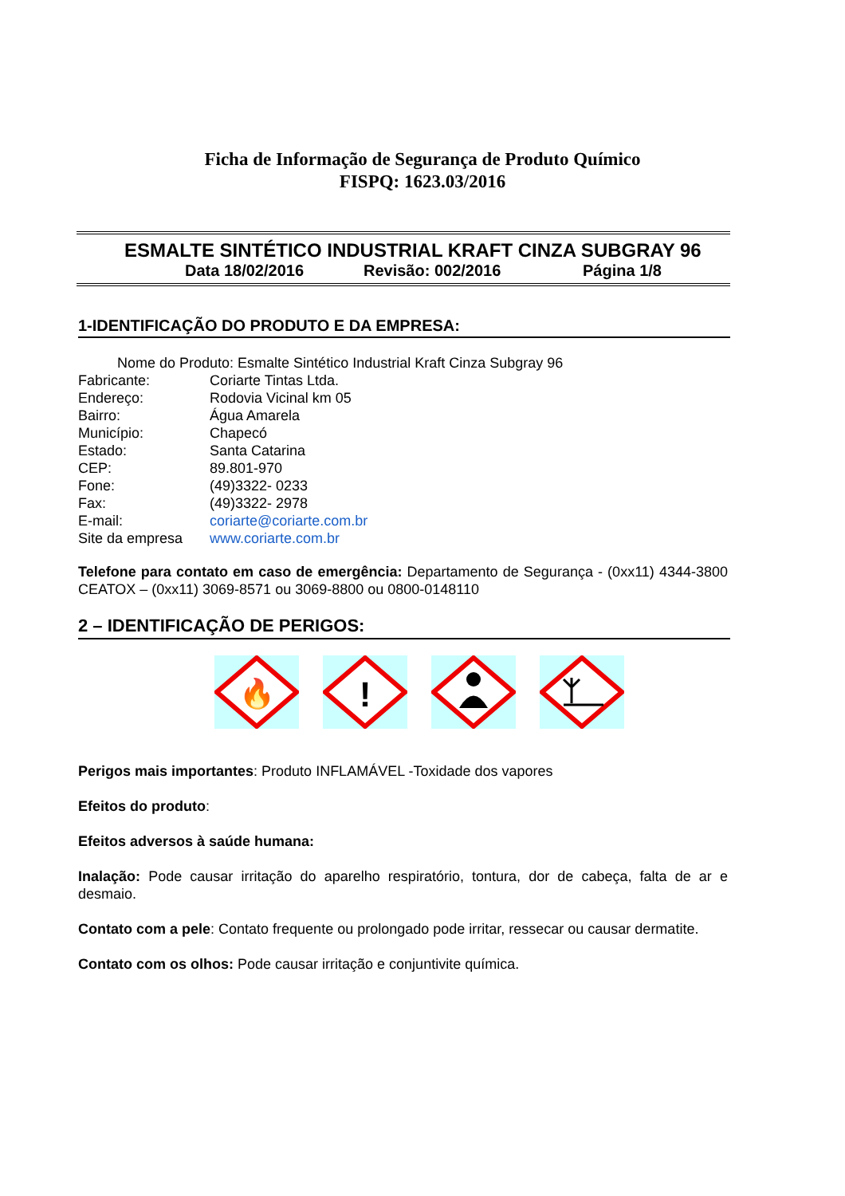Ficha de Informação de Segurança de Produto Químico
FISPQ: 1623.03/2016
ESMALTE SINTÉTICO INDUSTRIAL KRAFT CINZA SUBGRAY 96
Data 18/02/2016 Revisão: 002/2016 Página 1/8
1-IDENTIFICAÇÃO DO PRODUTO E DA EMPRESA:
Nome do Produto: Esmalte Sintético Industrial Kraft Cinza Subgray 96
Fabricante: Coriarte Tintas Ltda.
Endereço: Rodovia Vicinal km 05
Bairro: Água Amarela
Município: Chapecó
Estado: Santa Catarina
CEP: 89.801-970
Fone: (49)3322- 0233
Fax: (49)3322- 2978
E-mail: coriarte@coriarte.com.br
Site da empresa www.coriarte.com.br
Telefone para contato em caso de emergência: Departamento de Segurança - (0xx11) 4344-3800 CEATOX – (0xx11) 3069-8571 ou 3069-8800 ou 0800-0148110
2 – IDENTIFICAÇÃO DE PERIGOS:
🔥
!
Perigos mais importantes: Produto INFLAMÁVEL -Toxidade dos vapores
Efeitos do produto:
Efeitos adversos à saúde humana:
Inalação: Pode causar irritação do aparelho respiratório, tontura, dor de cabeça, falta de ar e desmaio.
Contato com a pele: Contato frequente ou prolongado pode irritar, ressecar ou causar dermatite.
Contato com os olhos: Pode causar irritação e conjuntivite química.